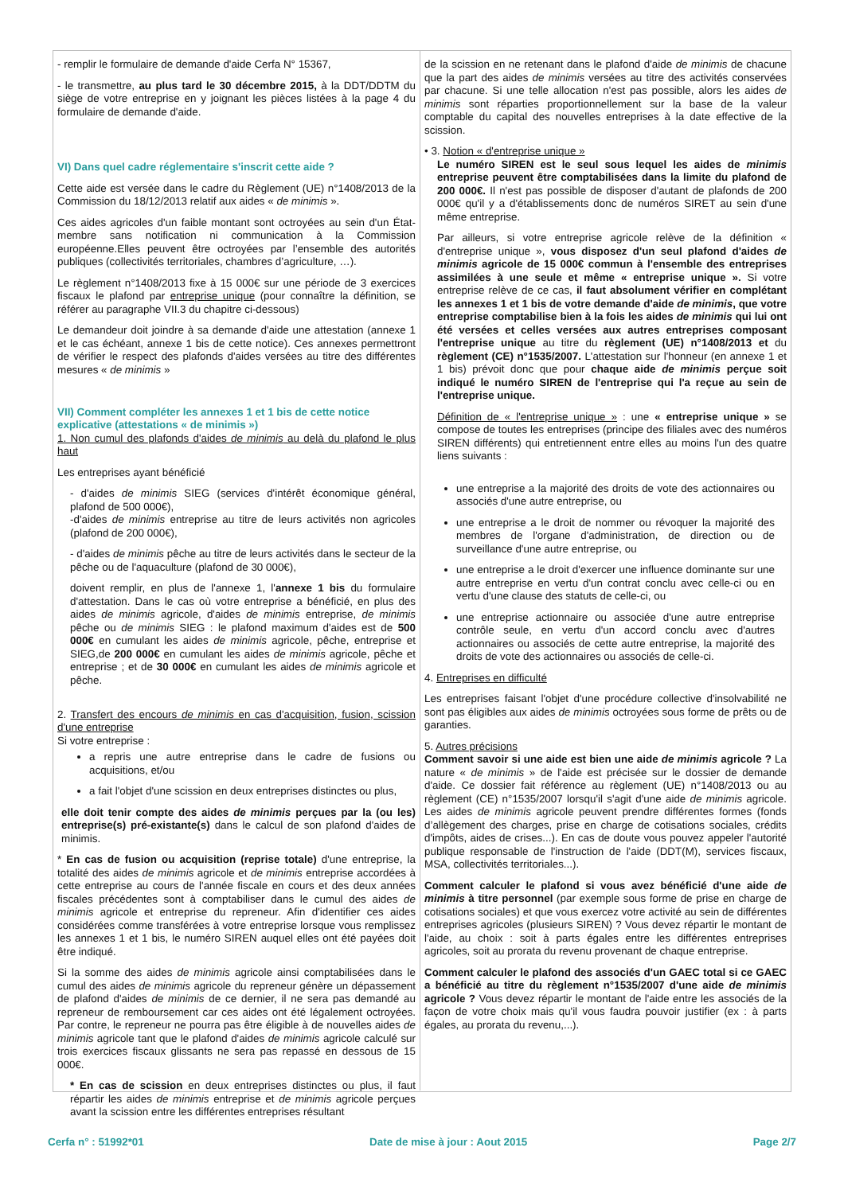- remplir le formulaire de demande d'aide Cerfa N° 15367,
- le transmettre, au plus tard le 30 décembre 2015, à la DDT/DDTM du siège de votre entreprise en y joignant les pièces listées à la page 4 du formulaire de demande d'aide.
VI) Dans quel cadre réglementaire s'inscrit cette aide ?
Cette aide est versée dans le cadre du Règlement (UE) n°1408/2013 de la Commission du 18/12/2013 relatif aux aides « de minimis ».
Ces aides agricoles d'un faible montant sont octroyées au sein d'un État-membre sans notification ni communication à la Commission européenne.Elles peuvent être octroyées par l’ensemble des autorités publiques (collectivités territoriales, chambres d’agriculture, …).
Le règlement n°1408/2013 fixe à 15 000€ sur une période de 3 exercices fiscaux le plafond par entreprise unique (pour connaître la définition, se référer au paragraphe VII.3 du chapitre ci-dessous)
Le demandeur doit joindre à sa demande d'aide une attestation (annexe 1 et le cas échéant, annexe 1 bis de cette notice). Ces annexes permettront de vérifier le respect des plafonds d'aides versées au titre des différentes mesures « de minimis »
VII) Comment compléter les annexes 1 et 1 bis de cette notice explicative (attestations « de minimis »)
1. Non cumul des plafonds d'aides de minimis au delà du plafond le plus haut
Les entreprises ayant bénéficié
- d'aides de minimis SIEG (services d'intérêt économique général, plafond de 500 000€),
-d'aides de minimis entreprise au titre de leurs activités non agricoles (plafond de 200 000€),
- d'aides de minimis pêche au titre de leurs activités dans le secteur de la pêche ou de l'aquaculture (plafond de 30 000€),
doivent remplir, en plus de l'annexe 1, l'annexe 1 bis du formulaire d'attestation. Dans le cas où votre entreprise a bénéficié, en plus des aides de minimis agricole, d'aides de minimis entreprise, de minimis pêche ou de minimis SIEG : le plafond maximum d'aides est de 500 000€ en cumulant les aides de minimis agricole, pêche, entreprise et SIEG,de 200 000€ en cumulant les aides de minimis agricole, pêche et entreprise ; et de 30 000€ en cumulant les aides de minimis agricole et pêche.
2. Transfert des encours de minimis en cas d'acquisition, fusion, scission d'une entreprise
Si votre entreprise :
a repris une autre entreprise dans le cadre de fusions ou acquisitions, et/ou
a fait l'objet d'une scission en deux entreprises distinctes ou plus,
elle doit tenir compte des aides de minimis perçues par la (ou les) entreprise(s) pré-existante(s) dans le calcul de son plafond d'aides de minimis.
* En cas de fusion ou acquisition (reprise totale) d'une entreprise, la totalité des aides de minimis agricole et de minimis entreprise accordées à cette entreprise au cours de l'année fiscale en cours et des deux années fiscales précédentes sont à comptabiliser dans le cumul des aides de minimis agricole et entreprise du repreneur. Afin d'identifier ces aides considérées comme transférées à votre entreprise lorsque vous remplissez les annexes 1 et 1 bis, le numéro SIREN auquel elles ont été payées doit être indiqué.
Si la somme des aides de minimis agricole ainsi comptabilisées dans le cumul des aides de minimis agricole du repreneur génère un dépassement de plafond d'aides de minimis de ce dernier, il ne sera pas demandé au repreneur de remboursement car ces aides ont été légalement octroyées. Par contre, le repreneur ne pourra pas être éligible à de nouvelles aides de minimis agricole tant que le plafond d'aides de minimis agricole calculé sur trois exercices fiscaux glissants ne sera pas repassé en dessous de 15 000€.
* En cas de scission en deux entreprises distinctes ou plus, il faut répartir les aides de minimis entreprise et de minimis agricole perçues avant la scission entre les différentes entreprises résultant
de la scission en ne retenant dans le plafond d'aide de minimis de chacune que la part des aides de minimis versées au titre des activités conservées par chacune. Si une telle allocation n'est pas possible, alors les aides de minimis sont réparties proportionnellement sur la base de la valeur comptable du capital des nouvelles entreprises à la date effective de la scission.
• 3. Notion « d'entreprise unique »
Le numéro SIREN est le seul sous lequel les aides de minimis entreprise peuvent être comptabilisées dans la limite du plafond de 200 000€. Il n'est pas possible de disposer d'autant de plafonds de 200 000€ qu'il y a d'établissements donc de numéros SIRET au sein d'une même entreprise.
Par ailleurs, si votre entreprise agricole relève de la définition « d'entreprise unique », vous disposez d'un seul plafond d'aides de minimis agricole de 15 000€ commun à l'ensemble des entreprises assimilées à une seule et même « entreprise unique ». Si votre entreprise relève de ce cas, il faut absolument vérifier en complétant les annexes 1 et 1 bis de votre demande d'aide de minimis, que votre entreprise comptabilise bien à la fois les aides de minimis qui lui ont été versées et celles versées aux autres entreprises composant l'entreprise unique au titre du règlement (UE) n°1408/2013 et du règlement (CE) n°1535/2007. L'attestation sur l'honneur (en annexe 1 et 1 bis) prévoit donc que pour chaque aide de minimis perçue soit indiqué le numéro SIREN de l'entreprise qui l'a reçue au sein de l'entreprise unique.
Définition de « l'entreprise unique » : une « entreprise unique » se compose de toutes les entreprises (principe des filiales avec des numéros SIREN différents) qui entretiennent entre elles au moins l'un des quatre liens suivants :
une entreprise a la majorité des droits de vote des actionnaires ou associés d'une autre entreprise, ou
une entreprise a le droit de nommer ou révoquer la majorité des membres de l'organe d'administration, de direction ou de surveillance d'une autre entreprise, ou
une entreprise a le droit d'exercer une influence dominante sur une autre entreprise en vertu d'un contrat conclu avec celle-ci ou en vertu d'une clause des statuts de celle-ci, ou
une entreprise actionnaire ou associée d'une autre entreprise contrôle seule, en vertu d'un accord conclu avec d'autres actionnaires ou associés de cette autre entreprise, la majorité des droits de vote des actionnaires ou associés de celle-ci.
4. Entreprises en difficulté
Les entreprises faisant l'objet d'une procédure collective d'insolvabilité ne sont pas éligibles aux aides de minimis octroyées sous forme de prêts ou de garanties.
5. Autres précisions
Comment savoir si une aide est bien une aide de minimis agricole ? La nature « de minimis » de l'aide est précisée sur le dossier de demande d'aide. Ce dossier fait référence au règlement (UE) n°1408/2013 ou au règlement (CE) n°1535/2007 lorsqu'il s'agit d'une aide de minimis agricole. Les aides de minimis agricole peuvent prendre différentes formes (fonds d’allègement des charges, prise en charge de cotisations sociales, crédits d'impôts, aides de crises...). En cas de doute vous pouvez appeler l'autorité publique responsable de l'instruction de l'aide (DDT(M), services fiscaux, MSA, collectivités territoriales...).
Comment calculer le plafond si vous avez bénéficié d'une aide de minimis à titre personnel (par exemple sous forme de prise en charge de cotisations sociales) et que vous exercez votre activité au sein de différentes entreprises agricoles (plusieurs SIREN) ? Vous devez répartir le montant de l'aide, au choix : soit à parts égales entre les différentes entreprises agricoles, soit au prorata du revenu provenant de chaque entreprise.
Comment calculer le plafond des associés d'un GAEC total si ce GAEC a bénéficié au titre du règlement n°1535/2007 d'une aide de minimis agricole ? Vous devez répartir le montant de l'aide entre les associés de la façon de votre choix mais qu'il vous faudra pouvoir justifier (ex : à parts égales, au prorata du revenu,...).
Cerfa n° : 51992*01 Date de mise à jour : Aout 2015 Page 2/7